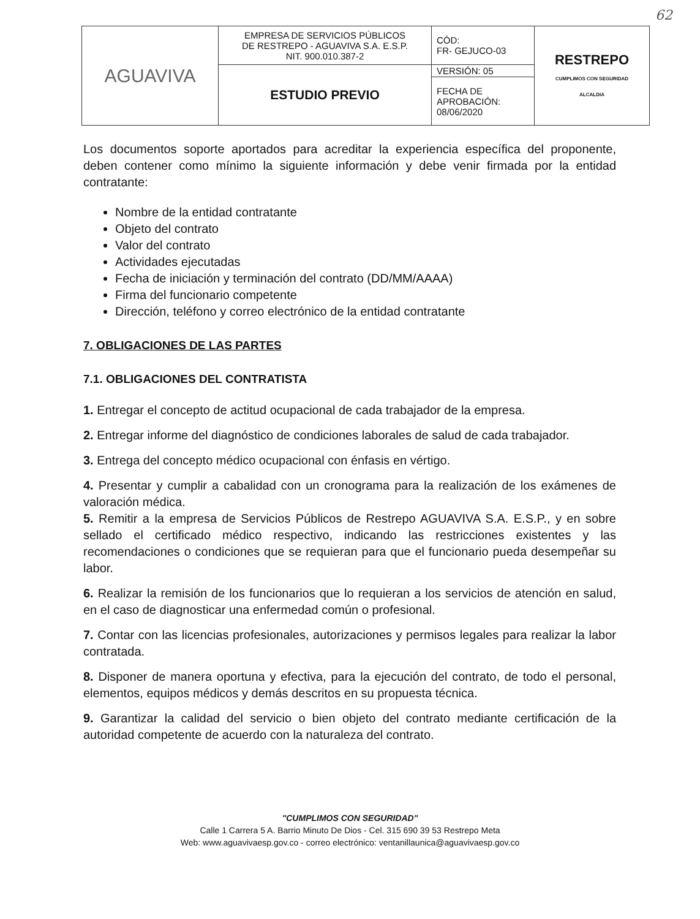62
| AGUAVIVA | EMPRESA DE SERVICIOS PÚBLICOS DE RESTREPO - AGUAVIVA S.A. E.S.P. NIT. 900.010.387-2 | CÓD: FR- GEJUCO-03 | RESTREPO CUMPLIMOS CON SEGURIDAD ALCALDIA |
| | ESTUDIO PREVIO | VERSIÓN: 05 | |
| | | FECHA DE APROBACIÓN: 08/06/2020 | |
Los documentos soporte aportados para acreditar la experiencia específica del proponente, deben contener como mínimo la siguiente información y debe venir firmada por la entidad contratante:
Nombre de la entidad contratante
Objeto del contrato
Valor del contrato
Actividades ejecutadas
Fecha de iniciación y terminación del contrato (DD/MM/AAAA)
Firma del funcionario competente
Dirección, teléfono y correo electrónico de la entidad contratante
7. OBLIGACIONES DE LAS PARTES
7.1. OBLIGACIONES DEL CONTRATISTA
1. Entregar el concepto de actitud ocupacional de cada trabajador de la empresa.
2. Entregar informe del diagnóstico de condiciones laborales de salud de cada trabajador.
3. Entrega del concepto médico ocupacional con énfasis en vértigo.
4. Presentar y cumplir a cabalidad con un cronograma para la realización de los exámenes de valoración médica.
5. Remitir a la empresa de Servicios Públicos de Restrepo AGUAVIVA S.A. E.S.P., y en sobre sellado el certificado médico respectivo, indicando las restricciones existentes y las recomendaciones o condiciones que se requieran para que el funcionario pueda desempeñar su labor.
6. Realizar la remisión de los funcionarios que lo requieran a los servicios de atención en salud, en el caso de diagnosticar una enfermedad común o profesional.
7. Contar con las licencias profesionales, autorizaciones y permisos legales para realizar la labor contratada.
8. Disponer de manera oportuna y efectiva, para la ejecución del contrato, de todo el personal, elementos, equipos médicos y demás descritos en su propuesta técnica.
9. Garantizar la calidad del servicio o bien objeto del contrato mediante certificación de la autoridad competente de acuerdo con la naturaleza del contrato.
"CUMPLIMOS CON SEGURIDAD"
Calle 1 Carrera 5 A. Barrio Minuto De Dios - Cel. 315 690 39 53 Restrepo Meta
Web: www.aguavivaesp.gov.co - correo electrónico: ventanillaunica@aguavivaesp.gov.co